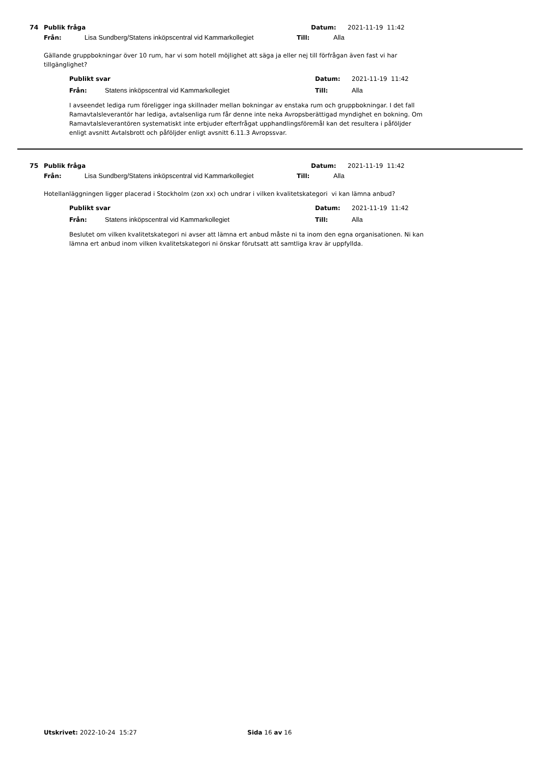74 Publik fråga Datum: 2021-11-19 11:42
Från: Lisa Sundberg/Statens inköpscentral vid Kammarkollegiet Till: Alla
Gällande gruppbokningar över 10 rum, har vi som hotell möjlighet att säga ja eller nej till förfrågan även fast vi har tillgänglighet?
Publikt svar Datum: 2021-11-19 11:42
Från: Statens inköpscentral vid Kammarkollegiet Till: Alla
I avseendet lediga rum föreligger inga skillnader mellan bokningar av enstaka rum och gruppbokningar. I det fall Ramavtalsleverantör har lediga, avtalsenliga rum får denne inte neka Avropsberättigad myndighet en bokning. Om Ramavtalsleverantören systematiskt inte erbjuder efterfrågat upphandlingsföremål kan det resultera i påföljder enligt avsnitt Avtalsbrott och påföljder enligt avsnitt 6.11.3 Avropssvar.
75 Publik fråga Datum: 2021-11-19 11:42
Från: Lisa Sundberg/Statens inköpscentral vid Kammarkollegiet Till: Alla
Hotellanläggningen ligger placerad i Stockholm (zon xx) och undrar i vilken kvalitetskategori vi kan lämna anbud?
Publikt svar Datum: 2021-11-19 11:42
Från: Statens inköpscentral vid Kammarkollegiet Till: Alla
Beslutet om vilken kvalitetskategori ni avser att lämna ert anbud måste ni ta inom den egna organisationen. Ni kan lämna ert anbud inom vilken kvalitetskategori ni önskar förutsatt att samtliga krav är uppfyllda.
Utskrivet: 2022-10-24 15:27 Sida 16 av 16